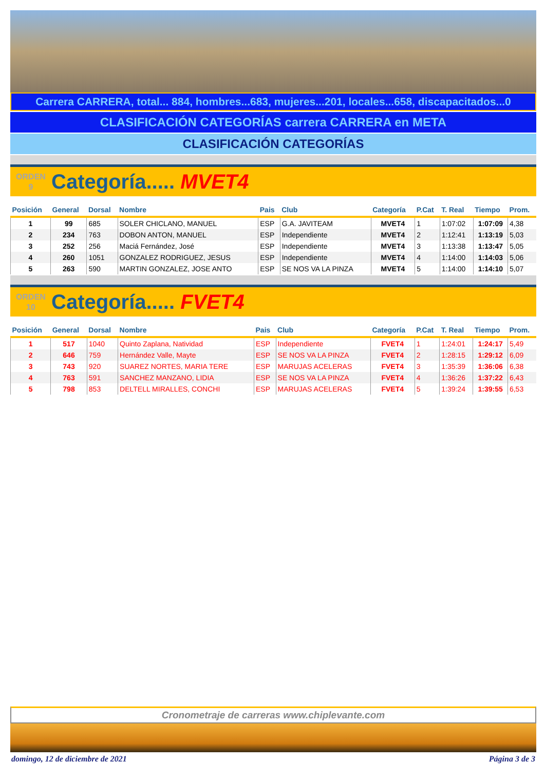Carrera CARRERA, total... 884, hombres...683, mujeres...201, locales...658, discapacitados...0
CLASIFICACIÓN CATEGORÍAS carrera CARRERA en META
CLASIFICACIÓN CATEGORÍAS
ORDEN
9
Categoría..... MVET4
| Posición | General | Dorsal | Nombre | Pais | Club | Categoría | P.Cat | T. Real | Tiempo | Prom. |
| --- | --- | --- | --- | --- | --- | --- | --- | --- | --- | --- |
| 1 | 99 | 685 | SOLER CHICLANO, MANUEL | ESP | G.A. JAVITEAM | MVET4 | 1 | 1:07:02 | 1:07:09 | 4,38 |
| 2 | 234 | 763 | DOBON ANTON, MANUEL | ESP | Independiente | MVET4 | 2 | 1:12:41 | 1:13:19 | 5,03 |
| 3 | 252 | 256 | Maciá Fernández, José | ESP | Independiente | MVET4 | 3 | 1:13:38 | 1:13:47 | 5,05 |
| 4 | 260 | 1051 | GONZALEZ RODRIGUEZ, JESUS | ESP | Independiente | MVET4 | 4 | 1:14:00 | 1:14:03 | 5,06 |
| 5 | 263 | 590 | MARTIN GONZALEZ, JOSE ANTO | ESP | SE NOS VA LA PINZA | MVET4 | 5 | 1:14:00 | 1:14:10 | 5,07 |
ORDEN
10
Categoría..... FVET4
| Posición | General | Dorsal | Nombre | Pais | Club | Categoría | P.Cat | T. Real | Tiempo | Prom. |
| --- | --- | --- | --- | --- | --- | --- | --- | --- | --- | --- |
| 1 | 517 | 1040 | Quinto Zaplana, Natividad | ESP | Independiente | FVET4 | 1 | 1:24:01 | 1:24:17 | 5,49 |
| 2 | 646 | 759 | Hernández Valle, Mayte | ESP | SE NOS VA LA PINZA | FVET4 | 2 | 1:28:15 | 1:29:12 | 6,09 |
| 3 | 743 | 920 | SUAREZ NORTES, MARIA TERE | ESP | MARUJAS ACELERAS | FVET4 | 3 | 1:35:39 | 1:36:06 | 6,38 |
| 4 | 763 | 591 | SANCHEZ MANZANO, LIDIA | ESP | SE NOS VA LA PINZA | FVET4 | 4 | 1:36:26 | 1:37:22 | 6,43 |
| 5 | 798 | 853 | DELTELL MIRALLES, CONCHI | ESP | MARUJAS ACELERAS | FVET4 | 5 | 1:39:24 | 1:39:55 | 6,53 |
Cronometraje de carreras www.chiplevante.com
domingo, 12 de diciembre de 2021 Página 3 de 3